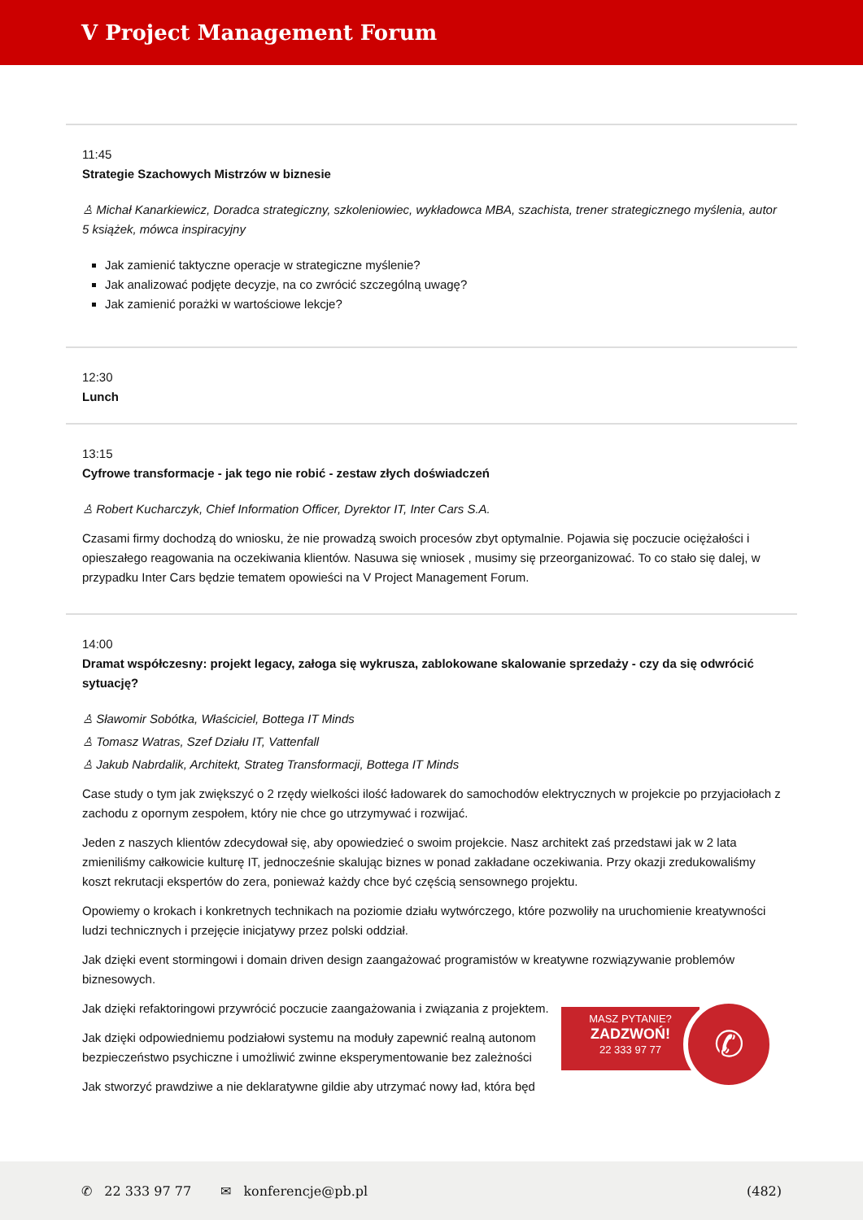V Project Management Forum
11:45
Strategie Szachowych Mistrzów w biznesie
♙ Michał Kanarkiewicz, Doradca strategiczny, szkoleniowiec, wykładowca MBA, szachista, trener strategicznego myślenia, autor 5 książek, mówca inspiracyjny
Jak zamienić taktyczne operacje w strategiczne myślenie?
Jak analizować podjęte decyzje, na co zwrócić szczególną uwagę?
Jak zamienić porażki w wartościowe lekcje?
12:30
Lunch
13:15
Cyfrowe transformacje - jak tego nie robić - zestaw złych doświadczeń
♙ Robert Kucharczyk, Chief Information Officer, Dyrektor IT, Inter Cars S.A.
Czasami firmy dochodzą do wniosku, że nie prowadzą swoich procesów zbyt optymalnie. Pojawia się poczucie ociężałości i opieszałego reagowania na oczekiwania klientów. Nasuwa się wniosek , musimy się przeorganizować. To co stało się dalej, w przypadku Inter Cars będzie tematem opowieści na V Project Management Forum.
14:00
Dramat współczesny: projekt legacy, załoga się wykrusza, zablokowane skalowanie sprzedaży - czy da się odwrócić sytuację?
♙ Sławomir Sobótka, Właściciel, Bottega IT Minds
♙ Tomasz Watras, Szef Działu IT, Vattenfall
♙ Jakub Nabrdalik, Architekt, Strateg Transformacji, Bottega IT Minds
Case study o tym jak zwiększyć o 2 rzędy wielkości ilość ładowarek do samochodów elektrycznych w projekcie po przyjaciołach z zachodu z opornym zespołem, który nie chce go utrzymywać i rozwijać.
Jeden z naszych klientów zdecydował się, aby opowiedzieć o swoim projekcie. Nasz architekt zaś przedstawi jak w 2 lata zmieniliśmy całkowicie kulturę IT, jednocześnie skalując biznes w ponad zakładane oczekiwania. Przy okazji zredukowaliśmy koszt rekrutacji ekspertów do zera, ponieważ każdy chce być częścią sensownego projektu.
Opowiemy o krokach i konkretnych technikach na poziomie działu wytwórczego, które pozwoliły na uruchomienie kreatywności ludzi technicznych i przejęcie inicjatywy przez polski oddział.
Jak dzięki event stormingowi i domain driven design zaangażować programistów w kreatywne rozwiązywanie problemów biznesowych.
Jak dzięki refaktoringowi przywrócić poczucie zaangażowania i związania z projektem.
Jak dzięki odpowiedniemu podziałowi systemu na moduły zapewnić realną autonom
bezpieczeństwo psychiczne i umożliwić zwinne eksperymentowanie bez zależności
Jak stworzyć prawdziwe a nie deklaratywne gildie aby utrzymać nowy ład, która będ
MASZ PYTANIE?
ZADZWOŃ!
22 333 97 77
✆
✆ 22 333 97 77 ✉ konferencje@pb.pl (482)